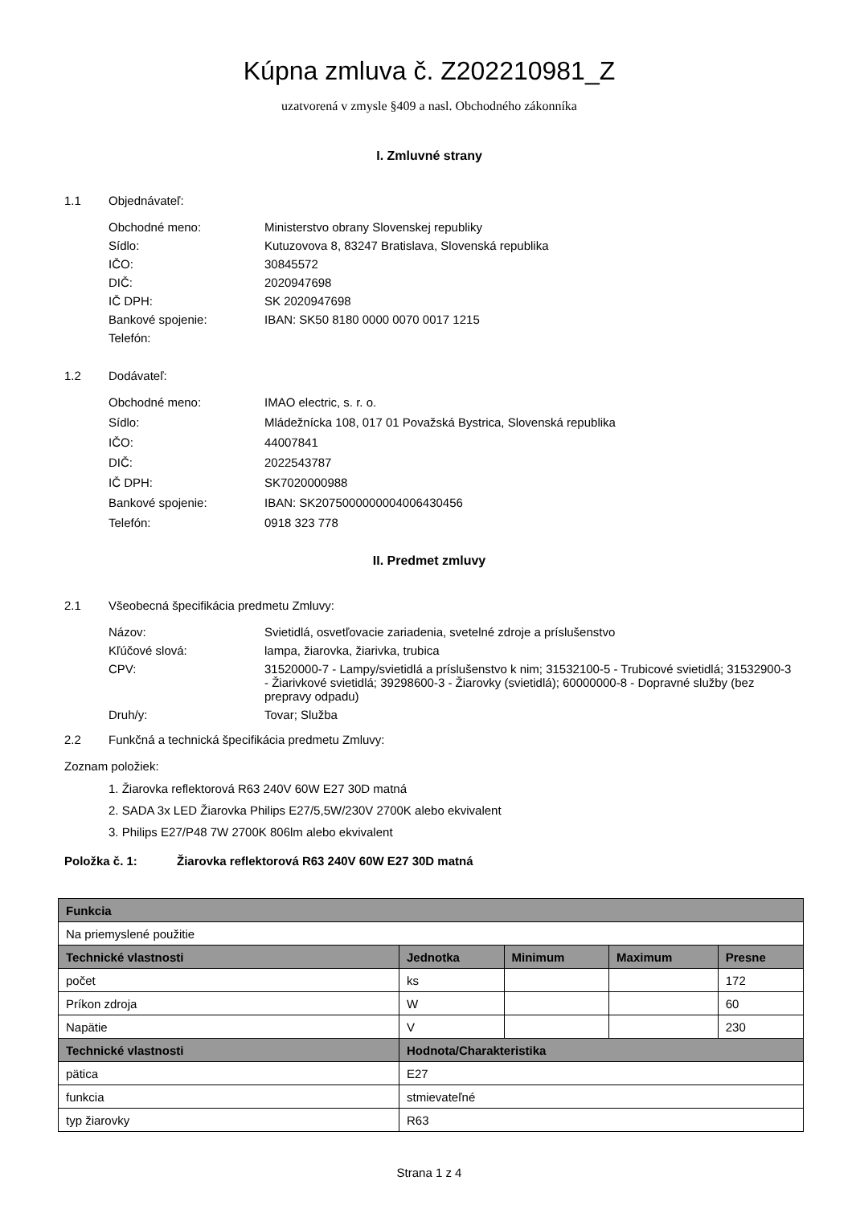Kúpna zmluva č. Z202210981_Z
uzatvorená v zmysle §409 a nasl. Obchodného zákonníka
I. Zmluvné strany
1.1 Objednávateľ:
Obchodné meno:
Ministerstvo obrany Slovenskej republiky
Sídlo:
Kutuzovova 8, 83247 Bratislava, Slovenská republika
IČO:
30845572
DIČ:
2020947698
IČ DPH:
SK 2020947698
Bankové spojenie:
IBAN: SK50 8180 0000 0070 0017 1215
Telefón:
1.2 Dodávateľ:
Obchodné meno:
IMAO electric, s. r. o.
Sídlo:
Mládežnícka 108, 017 01 Považská Bystrica, Slovenská republika
IČO:
44007841
DIČ:
2022543787
IČ DPH:
SK7020000988
Bankové spojenie:
IBAN: SK2075000000004006430456
Telefón:
0918 323 778
II. Predmet zmluvy
2.1 Všeobecná špecifikácia predmetu Zmluvy:
Názov:
Svietidlá, osvetľovacie zariadenia, svetelné zdroje a príslušenstvo
Kľúčové slová:
lampa, žiarovka, žiarivka, trubica
CPV:
31520000-7 - Lampy/svietidlá a príslušenstvo k nim; 31532100-5 - Trubicové svietidlá; 31532900-3 - Žiarivkové svietidlá; 39298600-3 - Žiarovky (svietidlá); 60000000-8 - Dopravné služby (bez prepravy odpadu)
Druh/y:
Tovar; Služba
2.2 Funkčná a technická špecifikácia predmetu Zmluvy:
Zoznam položiek:
1. Žiarovka reflektorová R63 240V 60W E27 30D matná
2. SADA 3x LED Žiarovka Philips E27/5,5W/230V 2700K alebo ekvivalent
3. Philips E27/P48 7W 2700K 806lm alebo ekvivalent
Položka č. 1: Žiarovka reflektorová R63 240V 60W E27 30D matná
| Funkcia | | | | |
| --- | --- | --- | --- | --- |
| Na priemyslené použitie | | | | |
| Technické vlastnosti | Jednotka | Minimum | Maximum | Presne |
| počet | ks | | | 172 |
| Príkon zdroja | W | | | 60 |
| Napätie | V | | | 230 |
| Technické vlastnosti | Hodnota/Charakteristika | | | |
| pätica | E27 | | | |
| funkcia | stmievateľné | | | |
| typ žiarovky | R63 | | | |
Strana 1 z 4